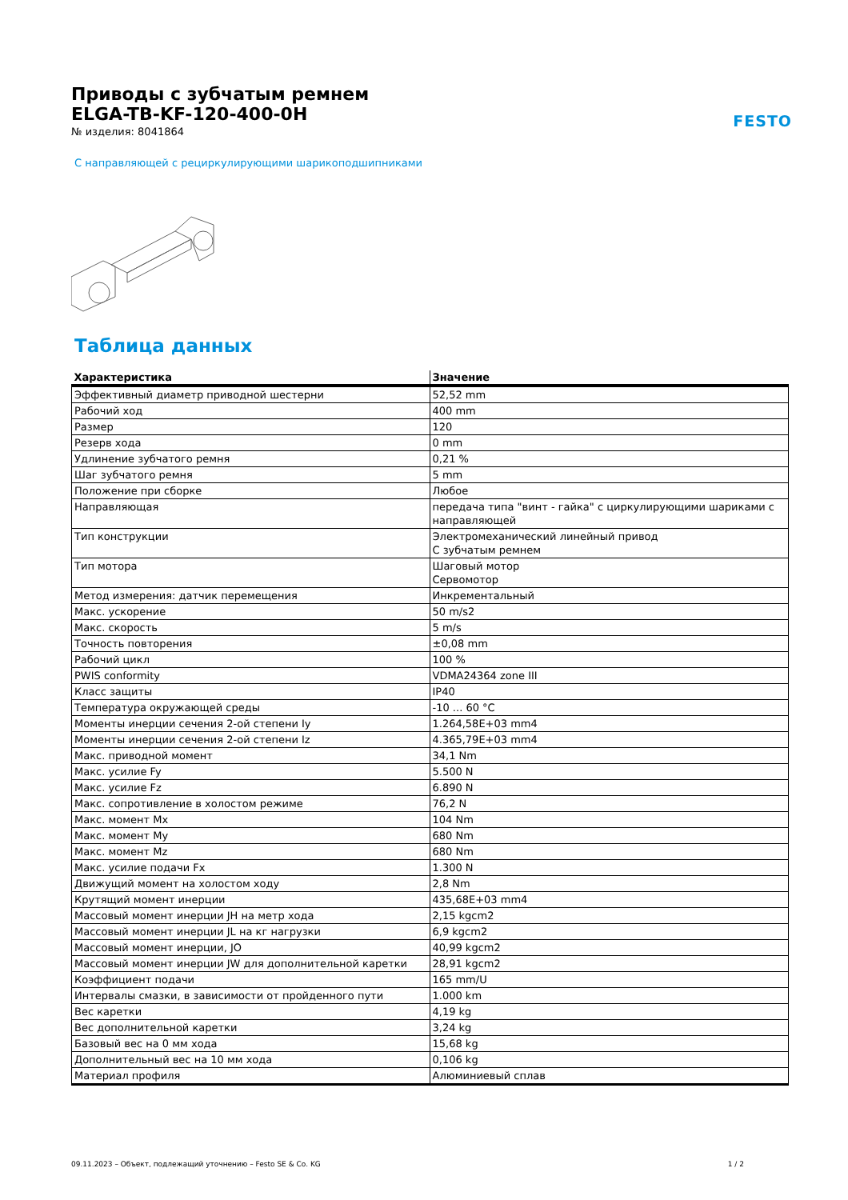Приводы с зубчатым ремнем
ELGA-TB-KF-120-400-0H
№ изделия: 8041864
FESTO
С направляющей с рециркулирующими шарикоподшипниками
Таблица данных
| Характеристика | Значение |
| --- | --- |
| Эффективный диаметр приводной шестерни | 52,52 mm |
| Рабочий ход | 400 mm |
| Размер | 120 |
| Резерв хода | 0 mm |
| Удлинение зубчатого ремня | 0,21 % |
| Шаг зубчатого ремня | 5 mm |
| Положение при сборке | Любое |
| Направляющая | передача типа "винт - гайка" с циркулирующими шариками с направляющей |
| Тип конструкции | Электромеханический линейный привод С зубчатым ремнем |
| Тип мотора | Шаговый мотор Сервомотор |
| Метод измерения: датчик перемещения | Инкрементальный |
| Макс. ускорение | 50 m/s2 |
| Макс. скорость | 5 m/s |
| Точность повторения | ±0,08 mm |
| Рабочий цикл | 100 % |
| PWIS conformity | VDMA24364 zone III |
| Класс защиты | IP40 |
| Температура окружающей среды | -10 ... 60 °C |
| Моменты инерции сечения 2-ой степени Iy | 1.264,58E+03 mm4 |
| Моменты инерции сечения 2-ой степени Iz | 4.365,79E+03 mm4 |
| Макс. приводной момент | 34,1 Nm |
| Макс. усилие Fy | 5.500 N |
| Макс. усилие Fz | 6.890 N |
| Макс. сопротивление в холостом режиме | 76,2 N |
| Макс. момент Mx | 104 Nm |
| Макс. момент My | 680 Nm |
| Макс. момент Mz | 680 Nm |
| Макс. усилие подачи Fx | 1.300 N |
| Движущий момент на холостом ходу | 2,8 Nm |
| Крутящий момент инерции | 435,68E+03 mm4 |
| Массовый момент инерции JH на метр хода | 2,15 kgcm2 |
| Массовый момент инерции JL на кг нагрузки | 6,9 kgcm2 |
| Массовый момент инерции, JO | 40,99 kgcm2 |
| Массовый момент инерции JW для дополнительной каретки | 28,91 kgcm2 |
| Коэффициент подачи | 165 mm/U |
| Интервалы смазки, в зависимости от пройденного пути | 1.000 km |
| Вес каретки | 4,19 kg |
| Вес дополнительной каретки | 3,24 kg |
| Базовый вес на 0 мм хода | 15,68 kg |
| Дополнительный вес на 10 мм хода | 0,106 kg |
| Материал профиля | Алюминиевый сплав |
09.11.2023 – Объект, подлежащий уточнению – Festo SE & Co. KG 1 / 2